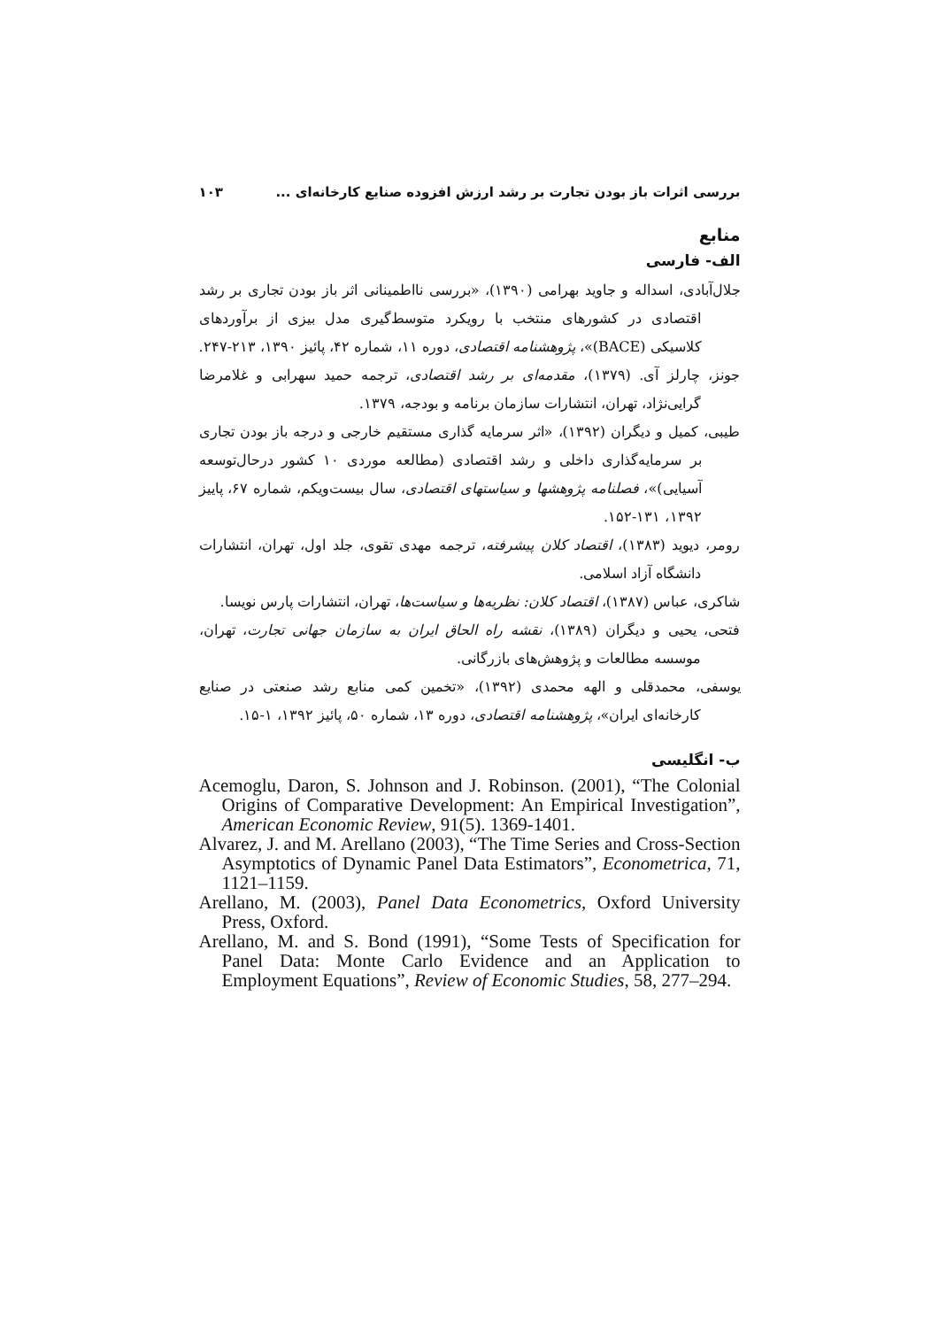بررسی اثرات باز بودن تجارت بر رشد ارزش افزوده صنایع کارخانه‌ای ... ۱۰۳
منابع
الف- فارسی
جلال‌آبادی، اسداله و جاوید بهرامی (۱۳۹۰)، «بررسی نااطمینانی اثر باز بودن تجاری بر رشد اقتصادی در کشورهای منتخب با رویکرد متوسط‌گیری مدل بیزی از برآوردهای کلاسیکی (BACE)»، پژوهشنامه اقتصادی، دوره ۱۱، شماره ۴۲، پائیز ۱۳۹۰، ۲۱۳-۲۴۷.
جونز، چارلز آی. (۱۳۷۹)، مقدمه‌ای بر رشد اقتصادی، ترجمه حمید سهرابی و غلامرضا گرایی‌نژاد، تهران، انتشارات سازمان برنامه و بودجه، ۱۳۷۹.
طیبی، کمیل و دیگران (۱۳۹۲)، «اثر سرمایه گذاری مستقیم خارجی و درجه باز بودن تجاری بر سرمایه‌گذاری داخلی و رشد اقتصادی (مطالعه موردی ۱۰ کشور درحال‌توسعه آسیایی)»، فصلنامه پژوهشها و سیاستهای اقتصادی، سال بیست‌ویکم، شماره ۶۷، پاییز ۱۳۹۲، ۱۳۱-۱۵۲.
رومر، دیوید (۱۳۸۳)، اقتصاد کلان پیشرفته، ترجمه مهدی تقوی، جلد اول، تهران، انتشارات دانشگاه آزاد اسلامی.
شاکری، عباس (۱۳۸۷)، اقتصاد کلان: نظریه‌ها و سیاست‌ها، تهران، انتشارات پارس نویسا.
فتحی، یحیی و دیگران (۱۳۸۹)، نقشه راه الحاق ایران به سازمان جهانی تجارت، تهران، موسسه مطالعات و پژوهش‌های بازرگانی.
یوسفی، محمدقلی و الهه محمدی (۱۳۹۲)، «تخمین کمی منابع رشد صنعتی در صنایع کارخانه‌ای ایران»، پژوهشنامه اقتصادی، دوره ۱۳، شماره ۵۰، پائیز ۱۳۹۲، ۱-۱۵.
ب- انگلیسی
Acemoglu, Daron, S. Johnson and J. Robinson. (2001), “The Colonial Origins of Comparative Development: An Empirical Investigation”, American Economic Review, 91(5). 1369-1401.
Alvarez, J. and M. Arellano (2003), “The Time Series and Cross-Section Asymptotics of Dynamic Panel Data Estimators”, Econometrica, 71, 1121–1159.
Arellano, M. (2003), Panel Data Econometrics, Oxford University Press, Oxford.
Arellano, M. and S. Bond (1991), “Some Tests of Specification for Panel Data: Monte Carlo Evidence and an Application to Employment Equations”, Review of Economic Studies, 58, 277–294.